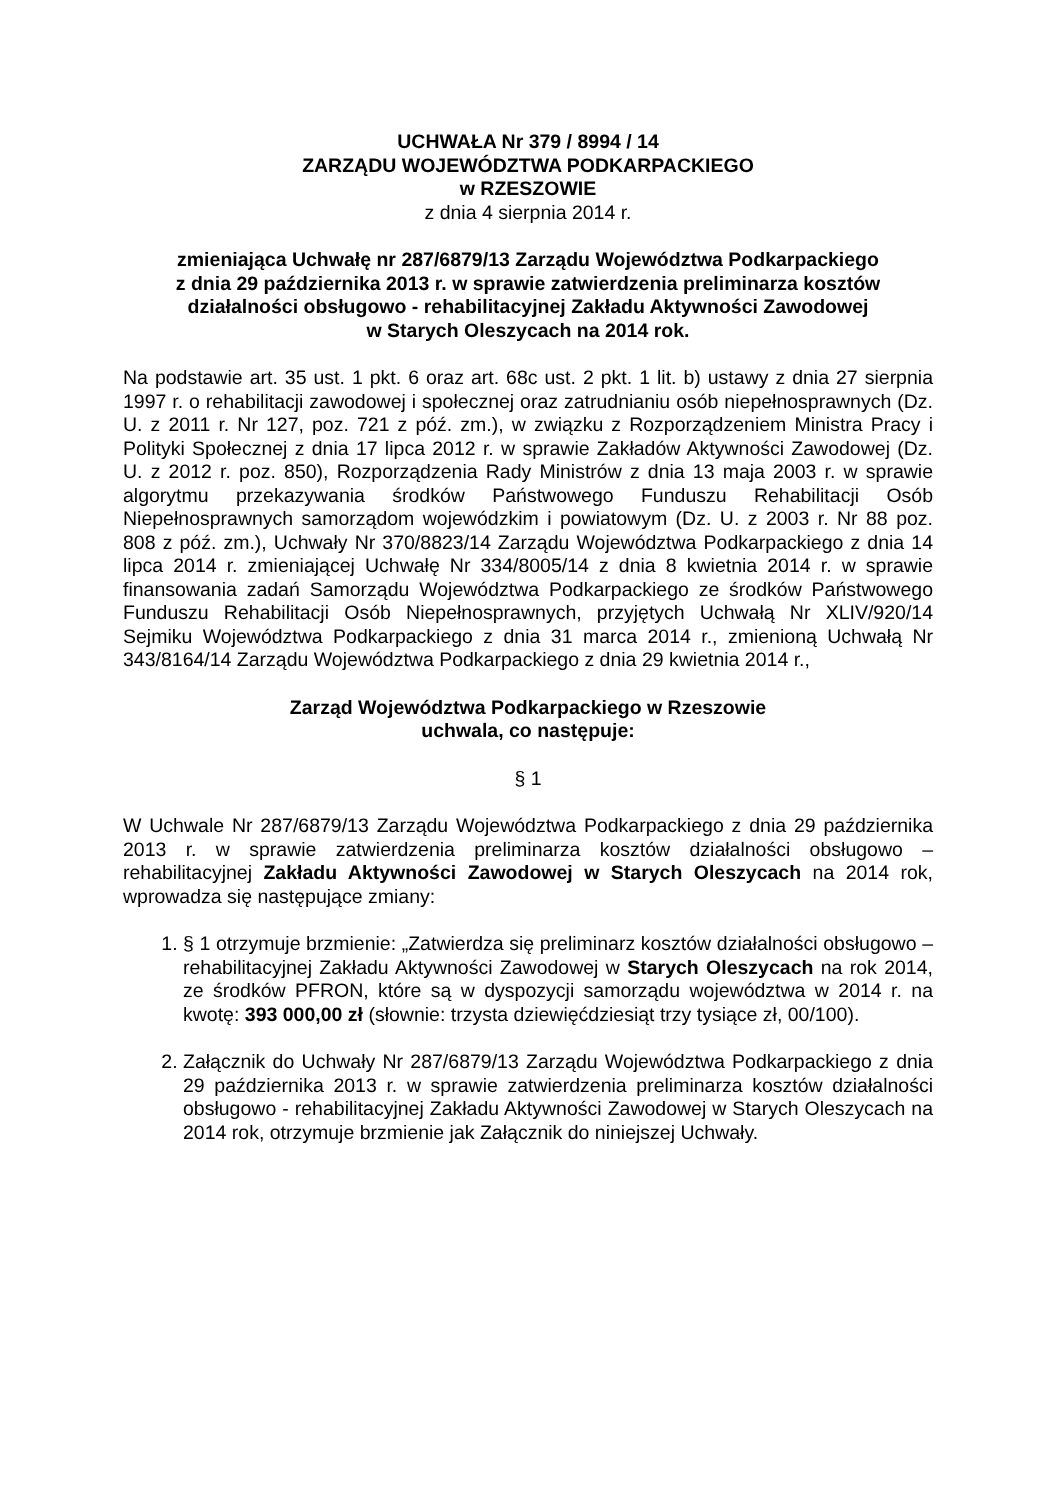UCHWAŁA Nr 379 / 8994 / 14
ZARZĄDU WOJEWÓDZTWA PODKARPACKIEGO
w RZESZOWIE
z dnia 4 sierpnia 2014 r.
zmieniająca Uchwałę nr 287/6879/13 Zarządu Województwa Podkarpackiego
z dnia 29 października 2013 r. w sprawie zatwierdzenia preliminarza kosztów
działalności obsługowo - rehabilitacyjnej Zakładu Aktywności Zawodowej
w Starych Oleszycach na 2014 rok.
Na podstawie art. 35 ust. 1 pkt. 6 oraz art. 68c ust. 2 pkt. 1 lit. b) ustawy z dnia 27 sierpnia 1997 r. o rehabilitacji zawodowej i społecznej oraz zatrudnianiu osób niepełnosprawnych (Dz. U. z 2011 r. Nr 127, poz. 721 z póź. zm.), w związku z Rozporządzeniem Ministra Pracy i Polityki Społecznej z dnia 17 lipca 2012 r. w sprawie Zakładów Aktywności Zawodowej (Dz. U. z 2012 r. poz. 850), Rozporządzenia Rady Ministrów z dnia 13 maja 2003 r. w sprawie algorytmu przekazywania środków Państwowego Funduszu Rehabilitacji Osób Niepełnosprawnych samorządom wojewódzkim i powiatowym (Dz. U. z 2003 r. Nr 88 poz. 808 z póź. zm.), Uchwały Nr 370/8823/14 Zarządu Województwa Podkarpackiego z dnia 14 lipca 2014 r. zmieniającej Uchwałę Nr 334/8005/14 z dnia 8 kwietnia 2014 r. w sprawie finansowania zadań Samorządu Województwa Podkarpackiego ze środków Państwowego Funduszu Rehabilitacji Osób Niepełnosprawnych, przyjętych Uchwałą Nr XLIV/920/14 Sejmiku Województwa Podkarpackiego z dnia 31 marca 2014 r., zmienioną Uchwałą Nr 343/8164/14 Zarządu Województwa Podkarpackiego z dnia 29 kwietnia 2014 r.,
Zarząd Województwa Podkarpackiego w Rzeszowie
uchwala, co następuje:
§ 1
W Uchwale Nr 287/6879/13 Zarządu Województwa Podkarpackiego z dnia 29 października 2013 r. w sprawie zatwierdzenia preliminarza kosztów działalności obsługowo – rehabilitacyjnej Zakładu Aktywności Zawodowej w Starych Oleszycach na 2014 rok, wprowadza się następujące zmiany:
1. § 1 otrzymuje brzmienie: „Zatwierdza się preliminarz kosztów działalności obsługowo – rehabilitacyjnej Zakładu Aktywności Zawodowej w Starych Oleszycach na rok 2014, ze środków PFRON, które są w dyspozycji samorządu województwa w 2014 r. na kwotę: 393 000,00 zł (słownie: trzysta dziewięćdziesiąt trzy tysiące zł, 00/100).
2. Załącznik do Uchwały Nr 287/6879/13 Zarządu Województwa Podkarpackiego z dnia 29 października 2013 r. w sprawie zatwierdzenia preliminarza kosztów działalności obsługowo - rehabilitacyjnej Zakładu Aktywności Zawodowej w Starych Oleszycach na 2014 rok, otrzymuje brzmienie jak Załącznik do niniejszej Uchwały.